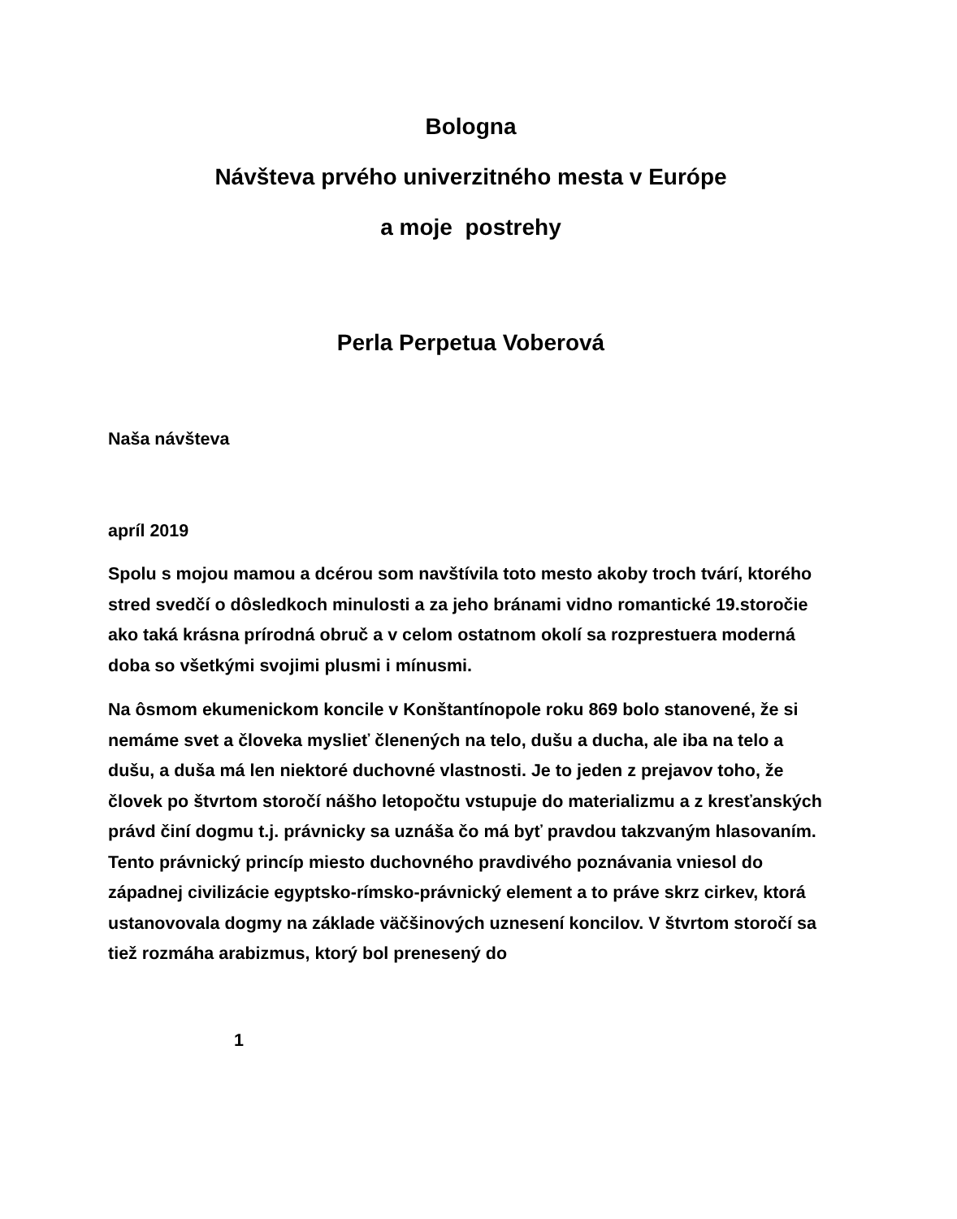Bologna
Návšteva prvého univerzitného mesta v Európe
a moje postrehy
Perla Perpetua Voberová
Naša návšteva
apríl 2019
Spolu s mojou mamou a dcérou som navštívila toto mesto akoby troch tvárí, ktorého stred svedčí o dôsledkoch minulosti a za jeho bránami vidno romantické 19.storočie ako taká krásna prírodná obruč a v celom ostatnom okolí sa rozprestuera moderná doba so všetkými svojimi plusmi i mínusmi.
Na ôsmom ekumenickom koncile v Konštantínopole roku 869 bolo stanovené, že si nemáme svet a človeka myslieť členených na telo, dušu a ducha, ale iba na telo a dušu, a duša má len niektoré duchovné vlastnosti. Je to jeden z prejavov toho, že človek po štvrtom storočí nášho letopočtu vstupuje do materializmu a z kresťanských právd činí dogmu t.j. právnicky sa uznáša čo má byť pravdou takzvaným hlasovaním. Tento právnický princíp miesto duchovného pravdivého poznávania vniesol do západnej civilizácie egyptsko-rímsko-právnický element a to práve skrz cirkev, ktorá ustanovovala dogmy na základe väčšinových uznesení koncilov. V štvrtom storočí sa tiež rozmáha arabizmus, ktorý bol prenesený do
1